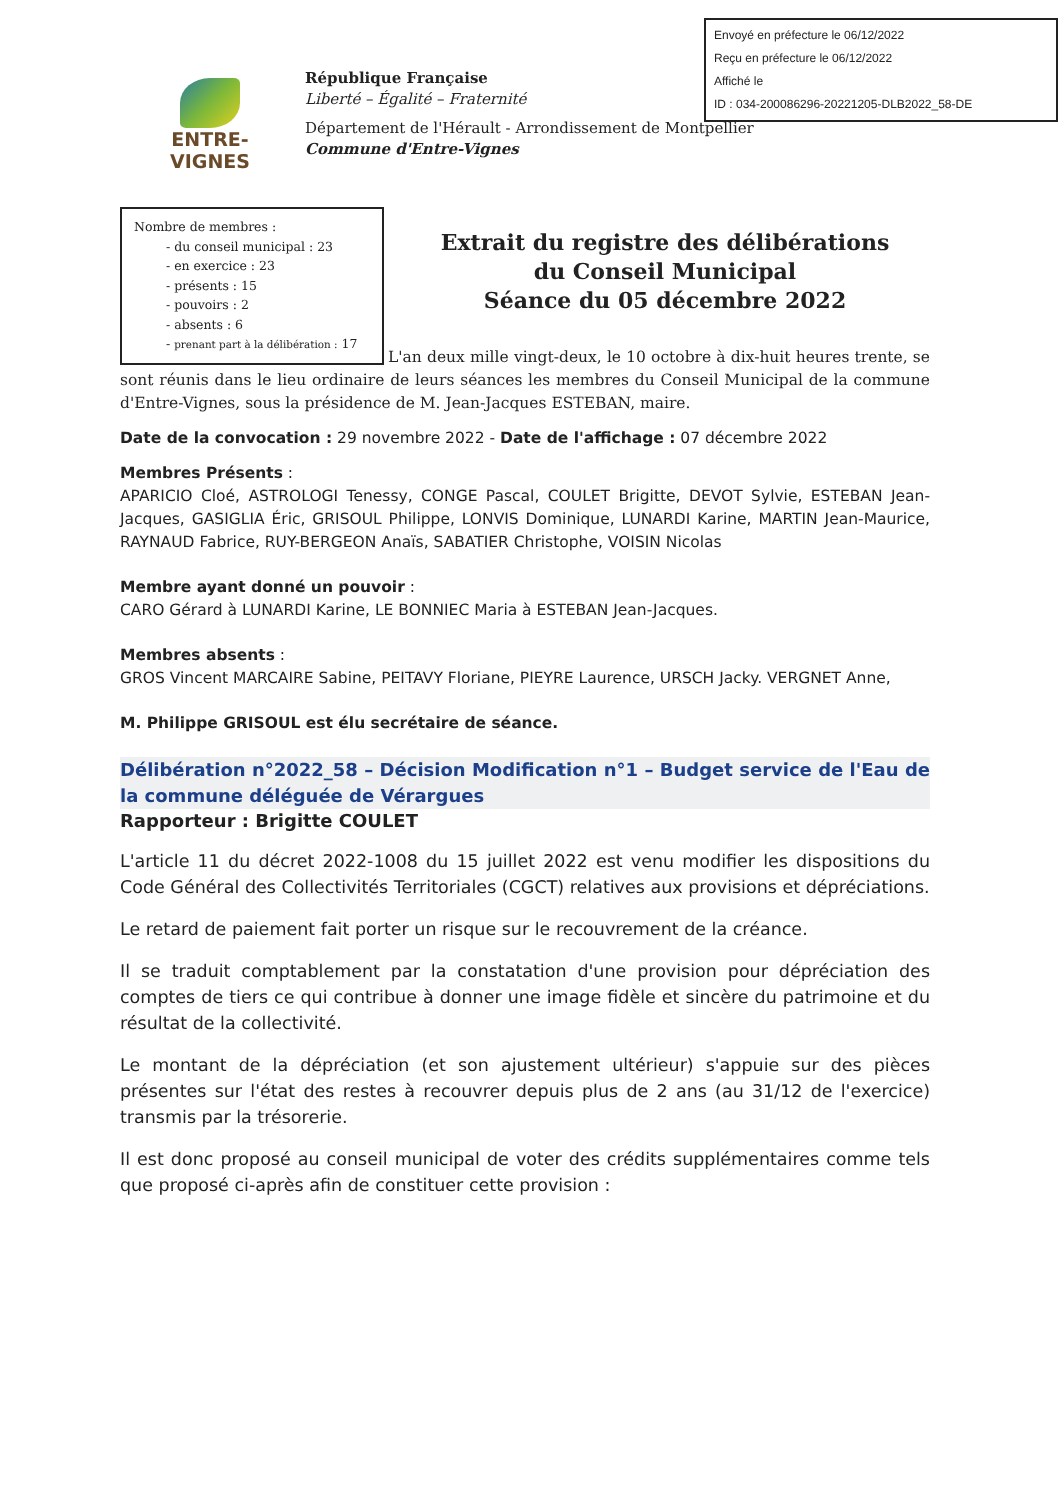Envoyé en préfecture le 06/12/2022
Reçu en préfecture le 06/12/2022
Affiché le
ID : 034-200086296-20221205-DLB2022_58-DE
ENTRE-VIGNES
République Française
Liberté – Égalité – Fraternité
Département de l'Hérault - Arrondissement de Montpellier
Commune d'Entre-Vignes
Nombre de membres :
- du conseil municipal : 23
- en exercice : 23
- présents : 15
- pouvoirs : 2
- absents : 6
- prenant part à la délibération : 17
Extrait du registre des délibérations
du Conseil Municipal
Séance du 05 décembre 2022
L'an deux mille vingt-deux, le 10 octobre à dix-huit heures trente, se sont réunis dans le lieu ordinaire de leurs séances les membres du Conseil Municipal de la commune d'Entre-Vignes, sous la présidence de M. Jean-Jacques ESTEBAN, maire.
Date de la convocation : 29 novembre 2022 - Date de l'affichage : 07 décembre 2022
Membres Présents :
APARICIO Cloé, ASTROLOGI Tenessy, CONGE Pascal, COULET Brigitte, DEVOT Sylvie, ESTEBAN Jean-Jacques, GASIGLIA Éric, GRISOUL Philippe, LONVIS Dominique, LUNARDI Karine, MARTIN Jean-Maurice, RAYNAUD Fabrice, RUY-BERGEON Anaïs, SABATIER Christophe, VOISIN Nicolas
Membre ayant donné un pouvoir :
CARO Gérard à LUNARDI Karine, LE BONNIEC Maria à ESTEBAN Jean-Jacques.
Membres absents :
GROS Vincent MARCAIRE Sabine, PEITAVY Floriane, PIEYRE Laurence, URSCH Jacky. VERGNET Anne,
M. Philippe GRISOUL est élu secrétaire de séance.
Délibération n°2022_58 – Décision Modification n°1 – Budget service de l'Eau de la commune déléguée de Vérargues
Rapporteur : Brigitte COULET
L'article 11 du décret 2022-1008 du 15 juillet 2022 est venu modifier les dispositions du Code Général des Collectivités Territoriales (CGCT) relatives aux provisions et dépréciations.
Le retard de paiement fait porter un risque sur le recouvrement de la créance.
Il se traduit comptablement par la constatation d'une provision pour dépréciation des comptes de tiers ce qui contribue à donner une image fidèle et sincère du patrimoine et du résultat de la collectivité.
Le montant de la dépréciation (et son ajustement ultérieur) s'appuie sur des pièces présentes sur l'état des restes à recouvrer depuis plus de 2 ans (au 31/12 de l'exercice) transmis par la trésorerie.
Il est donc proposé au conseil municipal de voter des crédits supplémentaires comme tels que proposé ci-après afin de constituer cette provision :